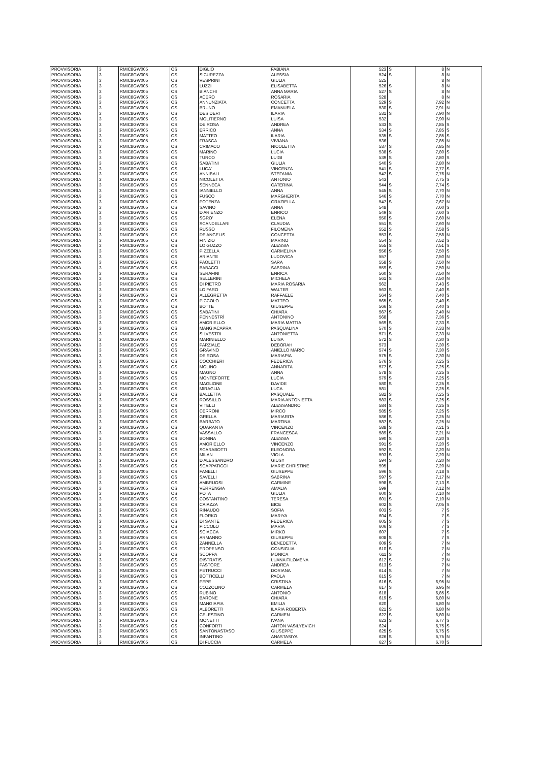| PROVVISORIA | 3 | RMIC8GW005 | OS | DIGLIO | FABIANA | 523 | S | 8 | N |
| PROVVISORIA | 3 | RMIC8GW005 | OS | SICUREZZA | ALESSIA | 524 | S | 8 | N |
| PROVVISORIA | 3 | RMIC8GW005 | OS | VESPRINI | GIULIA | 525 | | 8 | N |
| PROVVISORIA | 3 | RMIC8GW005 | OS | LUZZI | ELISABETTA | 526 | S | 8 | N |
| PROVVISORIA | 3 | RMIC8GW005 | OS | BIANCHI | ANNA MARIA | 527 | S | 8 | N |
| PROVVISORIA | 3 | RMIC8GW005 | OS | ACERO | ROSARIA | 528 | | 8 | N |
| PROVVISORIA | 3 | RMIC8GW005 | OS | ANNUNZIATA | CONCETTA | 529 | S | 7,92 | N |
| PROVVISORIA | 3 | RMIC8GW005 | OS | BRUNO | EMANUELA | 530 | S | 7,91 | N |
| PROVVISORIA | 3 | RMIC8GW005 | OS | DESIDERI | ILARIA | 531 | S | 7,90 | N |
| PROVVISORIA | 3 | RMIC8GW005 | OS | MOLITIERNO | LUISA | 532 | | 7,90 | N |
| PROVVISORIA | 3 | RMIC8GW005 | OS | DE ROSA | ANDREA | 533 | S | 7,85 | S |
| PROVVISORIA | 3 | RMIC8GW005 | OS | ERRICO | ANNA | 534 | S | 7,85 | S |
| PROVVISORIA | 3 | RMIC8GW005 | OS | MATTEO | ILARIA | 535 | S | 7,85 | S |
| PROVVISORIA | 3 | RMIC8GW005 | OS | FRASCA | VIVIANA | 536 | | 7,85 | N |
| PROVVISORIA | 3 | RMIC8GW005 | OS | CRIMACO | NICOLETTA | 537 | S | 7,85 | N |
| PROVVISORIA | 3 | RMIC8GW005 | OS | MARINO | LUCIA | 538 | S | 7,80 | S |
| PROVVISORIA | 3 | RMIC8GW005 | OS | TURCO | LUIGI | 539 | S | 7,80 | S |
| PROVVISORIA | 3 | RMIC8GW005 | OS | SABATINI | GIULIA | 540 | S | 7,80 | N |
| PROVVISORIA | 3 | RMIC8GW005 | OS | LUCA' | VINCENZA | 541 | S | 7,77 | S |
| PROVVISORIA | 3 | RMIC8GW005 | OS | ANNIBALI | STEFANIA | 542 | S | 7,76 | N |
| PROVVISORIA | 3 | RMIC8GW005 | OS | NICOLETTA | ANTONIO | 543 | | 7,75 | S |
| PROVVISORIA | 3 | RMIC8GW005 | OS | SENNECA | CATERINA | 544 | S | 7,74 | S |
| PROVVISORIA | 3 | RMIC8GW005 | OS | IANNIELLO | ANNA | 545 | S | 7,70 | N |
| PROVVISORIA | 3 | RMIC8GW005 | OS | FUSCO | MARGHERITA | 546 | S | 7,70 | N |
| PROVVISORIA | 3 | RMIC8GW005 | OS | POTENZA | GRAZIELLA | 547 | S | 7,67 | N |
| PROVVISORIA | 3 | RMIC8GW005 | OS | SAVINO | ANNA | 548 | | 7,60 | S |
| PROVVISORIA | 3 | RMIC8GW005 | OS | D'ARIENZO | ENRICO | 549 | S | 7,60 | S |
| PROVVISORIA | 3 | RMIC8GW005 | OS | SGRO' | ELENA | 550 | S | 7,60 | N |
| PROVVISORIA | 3 | RMIC8GW005 | OS | SCANDELLARI | CLAUDIA | 551 | S | 7,60 | N |
| PROVVISORIA | 3 | RMIC8GW005 | OS | RUSSO | FILOMENA | 552 | S | 7,58 | S |
| PROVVISORIA | 3 | RMIC8GW005 | OS | DE ANGELIS | CONCETTA | 553 | S | 7,58 | N |
| PROVVISORIA | 3 | RMIC8GW005 | OS | FINIZIO | MARINO | 554 | S | 7,52 | S |
| PROVVISORIA | 3 | RMIC8GW005 | OS | LO GUZZO | ALESSIA | 555 | S | 7,51 | S |
| PROVVISORIA | 3 | RMIC8GW005 | OS | PIZZELLA | CARMELINA | 556 | S | 7,50 | S |
| PROVVISORIA | 3 | RMIC8GW005 | OS | ARIANTE | LUDOVICA | 557 | | 7,50 | N |
| PROVVISORIA | 3 | RMIC8GW005 | OS | PAOLETTI | SARA | 558 | S | 7,50 | N |
| PROVVISORIA | 3 | RMIC8GW005 | OS | BABACCI | SABRINA | 559 | S | 7,50 | N |
| PROVVISORIA | 3 | RMIC8GW005 | OS | SERAFINI | ENRICA | 560 | S | 7,50 | N |
| PROVVISORIA | 3 | RMIC8GW005 | OS | SELLERINI | MICHELA | 561 | S | 7,50 | N |
| PROVVISORIA | 3 | RMIC8GW005 | OS | DI PIETRO | MARIA ROSARIA | 562 | | 7,43 | S |
| PROVVISORIA | 3 | RMIC8GW005 | OS | LO FARO | WALTER | 563 | S | 7,40 | S |
| PROVVISORIA | 3 | RMIC8GW005 | OS | ALLEGRETTA | RAFFAELE | 564 | S | 7,40 | S |
| PROVVISORIA | 3 | RMIC8GW005 | OS | PICCOLO | MATTEO | 565 | S | 7,40 | S |
| PROVVISORIA | 3 | RMIC8GW005 | OS | BOTTE | GIUSEPPE | 566 | S | 7,40 | S |
| PROVVISORIA | 3 | RMIC8GW005 | OS | SABATINI | CHIARA | 567 | S | 7,40 | N |
| PROVVISORIA | 3 | RMIC8GW005 | OS | PENNESTRÌ | ANTONINO | 568 | | 7,36 | S |
| PROVVISORIA | 3 | RMIC8GW005 | OS | AMORIELLO | MARIA MATTIA | 569 | S | 7,33 | S |
| PROVVISORIA | 3 | RMIC8GW005 | OS | MANGIACAPRA | PASQUALINA | 570 | S | 7,33 | N |
| PROVVISORIA | 3 | RMIC8GW005 | OS | SILVESTRI | ANTONIETTA | 571 | S | 7,33 | N |
| PROVVISORIA | 3 | RMIC8GW005 | OS | MARINIELLO | LUISA | 572 | S | 7,30 | S |
| PROVVISORIA | 3 | RMIC8GW005 | OS | PARZIALE | DEBORAH | 573 | | 7,30 | S |
| PROVVISORIA | 3 | RMIC8GW005 | OS | GRAVINO | ANIELLO MARIO | 574 | S | 7,30 | S |
| PROVVISORIA | 3 | RMIC8GW005 | OS | DE ROSA | MARIAPIA | 575 | S | 7,30 | N |
| PROVVISORIA | 3 | RMIC8GW005 | OS | COCCHIERI | FEDERICA | 576 | S | 7,25 | S |
| PROVVISORIA | 3 | RMIC8GW005 | OS | MOLINO | ANNARITA | 577 | S | 7,25 | S |
| PROVVISORIA | 3 | RMIC8GW005 | OS | MAGNO | ANNA | 578 | S | 7,25 | S |
| PROVVISORIA | 3 | RMIC8GW005 | OS | MONTEFORTE | LUCIA | 579 | S | 7,25 | S |
| PROVVISORIA | 3 | RMIC8GW005 | OS | MAGLIONE | DAVIDE | 580 | S | 7,25 | S |
| PROVVISORIA | 3 | RMIC8GW005 | OS | MIRAGLIA | LUCA | 581 | | 7,25 | S |
| PROVVISORIA | 3 | RMIC8GW005 | OS | BALLETTA | PASQUALE | 582 | S | 7,25 | S |
| PROVVISORIA | 3 | RMIC8GW005 | OS | ROSSILLO | MARIA ANTONIETTA | 583 | S | 7,25 | S |
| PROVVISORIA | 3 | RMIC8GW005 | OS | VITELLI | ALESSANDRO | 584 | S | 7,25 | S |
| PROVVISORIA | 3 | RMIC8GW005 | OS | CERRONI | MIRCO | 585 | S | 7,25 | S |
| PROVVISORIA | 3 | RMIC8GW005 | OS | GRELLA | MARIARITA | 586 | S | 7,25 | N |
| PROVVISORIA | 3 | RMIC8GW005 | OS | BARBATO | MARTINA | 587 | S | 7,25 | N |
| PROVVISORIA | 3 | RMIC8GW005 | OS | QUARANTA | VINCENZO | 588 | S | 7,21 | S |
| PROVVISORIA | 3 | RMIC8GW005 | OS | VASSALLO | FRANCESCA | 589 | S | 7,21 | N |
| PROVVISORIA | 3 | RMIC8GW005 | OS | BONINA | ALESSIA | 590 | S | 7,20 | S |
| PROVVISORIA | 3 | RMIC8GW005 | OS | AMORIELLO | VINCENZO | 591 | S | 7,20 | S |
| PROVVISORIA | 3 | RMIC8GW005 | OS | SCARABOTTI | ELEONORA | 592 | S | 7,20 | N |
| PROVVISORIA | 3 | RMIC8GW005 | OS | MILAN | VIOLA | 593 | S | 7,20 | N |
| PROVVISORIA | 3 | RMIC8GW005 | OS | D'ALESSANDRO | GIUSY | 594 | S | 7,20 | N |
| PROVVISORIA | 3 | RMIC8GW005 | OS | SCAPPATICCI | MARIE CHRISTINE | 595 | | 7,20 | N |
| PROVVISORIA | 3 | RMIC8GW005 | OS | FANELLI | GIUSEPPE | 596 | S | 7,18 | S |
| PROVVISORIA | 3 | RMIC8GW005 | OS | SAVELLI | SABRINA | 597 | S | 7,17 | N |
| PROVVISORIA | 3 | RMIC8GW005 | OS | AMBRUOSI | CARMINE | 598 | S | 7,13 | S |
| PROVVISORIA | 3 | RMIC8GW005 | OS | VERRENGIA | AMALIA | 599 | | 7,12 | N |
| PROVVISORIA | 3 | RMIC8GW005 | OS | POTA | GIULIA | 600 | S | 7,10 | N |
| PROVVISORIA | 3 | RMIC8GW005 | OS | COSTANTINO | TERESA | 601 | S | 7,10 | N |
| PROVVISORIA | 3 | RMIC8GW005 | OS | CAIAZZA | BICE | 602 | S | 7,05 | S |
| PROVVISORIA | 3 | RMIC8GW005 | OS | RINAUDO | SOFIA | 603 | S | 7 | S |
| PROVVISORIA | 3 | RMIC8GW005 | OS | FLORKO | MARIYA | 604 | S | 7 | S |
| PROVVISORIA | 3 | RMIC8GW005 | OS | DI SANTE | FEDERICA | 605 | S | 7 | S |
| PROVVISORIA | 3 | RMIC8GW005 | OS | PICCOLO | MARIA | 606 | S | 7 | S |
| PROVVISORIA | 3 | RMIC8GW005 | OS | SCIACCA | MIRKO | 607 | | 7 | S |
| PROVVISORIA | 3 | RMIC8GW005 | OS | ARMANNO | GIUSEPPE | 608 | S | 7 | S |
| PROVVISORIA | 3 | RMIC8GW005 | OS | ZANNELLA | BENEDETTA | 609 | S | 7 | N |
| PROVVISORIA | 3 | RMIC8GW005 | OS | PROPENSO | CONSIGLIA | 610 | S | 7 | N |
| PROVVISORIA | 3 | RMIC8GW005 | OS | SCOPPA | MONICA | 611 | S | 7 | N |
| PROVVISORIA | 3 | RMIC8GW005 | OS | DISTRATIS | LUANA FILOMENA | 612 | S | 7 | N |
| PROVVISORIA | 3 | RMIC8GW005 | OS | PASTORE | ANDREA | 613 | S | 7 | N |
| PROVVISORIA | 3 | RMIC8GW005 | OS | PETRUCCI | DORIANA | 614 | S | 7 | N |
| PROVVISORIA | 3 | RMIC8GW005 | OS | BOTTICELLI | PAOLA | 615 | S | 7 | N |
| PROVVISORIA | 3 | RMIC8GW005 | OS | PEPE | CRISTINA | 616 | S | 6,95 | N |
| PROVVISORIA | 3 | RMIC8GW005 | OS | COZZOLINO | CARMELA | 617 | S | 6,95 | N |
| PROVVISORIA | 3 | RMIC8GW005 | OS | RUBINO | ANTONIO | 618 | | 6,85 | S |
| PROVVISORIA | 3 | RMIC8GW005 | OS | BARONE | CHIARA | 619 | S | 6,80 | N |
| PROVVISORIA | 3 | RMIC8GW005 | OS | MANGIAPIA | EMILIA | 620 | | 6,80 | N |
| PROVVISORIA | 3 | RMIC8GW005 | OS | ALBORETTI | ILARIA ROBERTA | 621 | S | 6,80 | N |
| PROVVISORIA | 3 | RMIC8GW005 | OS | CELESTINO | CARMEN | 622 | S | 6,80 | N |
| PROVVISORIA | 3 | RMIC8GW005 | OS | MONETTI | IVANA | 623 | S | 6,77 | S |
| PROVVISORIA | 3 | RMIC8GW005 | OS | CONFORTI | ANTON VASILYEVICH | 624 | | 6,75 | S |
| PROVVISORIA | 3 | RMIC8GW005 | OS | SANTONASTASO | GIUSEPPE | 625 | S | 6,75 | S |
| PROVVISORIA | 3 | RMIC8GW005 | OS | INFANTINO | ANASTASIYA | 626 | S | 6,75 | N |
| PROVVISORIA | 3 | RMIC8GW005 | OS | DI FUCCIA | CARMELA | 627 | S | 6,70 | S |